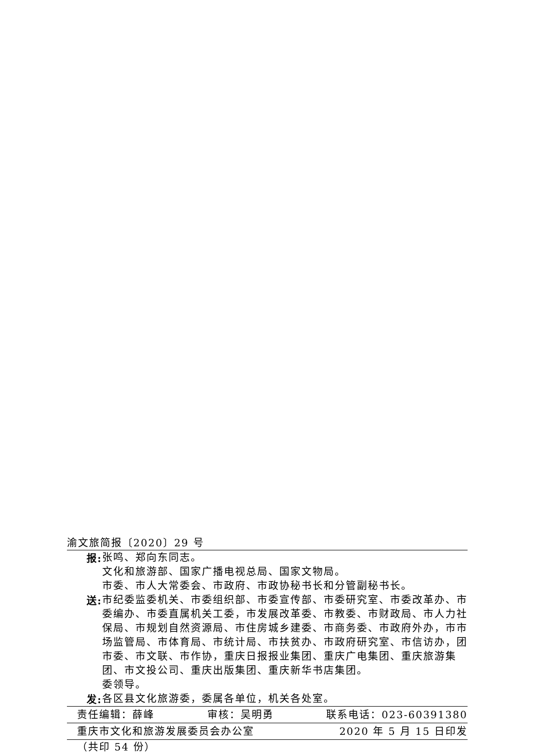渝文旅简报〔2020〕29 号
报:
张鸣、郑向东同志。
文化和旅游部、国家广播电视总局、国家文物局。
市委、市人大常委会、市政府、市政协秘书长和分管副秘书长。
送:
市纪委监委机关、市委组织部、市委宣传部、市委研究室、市委改革办、市委编办、市委直属机关工委，市发展改革委、市教委、市财政局、市人力社保局、市规划自然资源局、市住房城乡建委、市商务委、市政府外办，市市场监管局、市体育局、市统计局、市扶贫办、市政府研究室、市信访办，团市委、市文联、市作协，重庆日报报业集团、重庆广电集团、重庆旅游集团、市文投公司、重庆出版集团、重庆新华书店集团。
委领导。
发:
各区县文化旅游委，委属各单位，机关各处室。
责任编辑：薛峰 审核：吴明勇 联系电话：023-60391380
重庆市文化和旅游发展委员会办公室 2020 年 5 月 15 日印发
（共印 54 份）